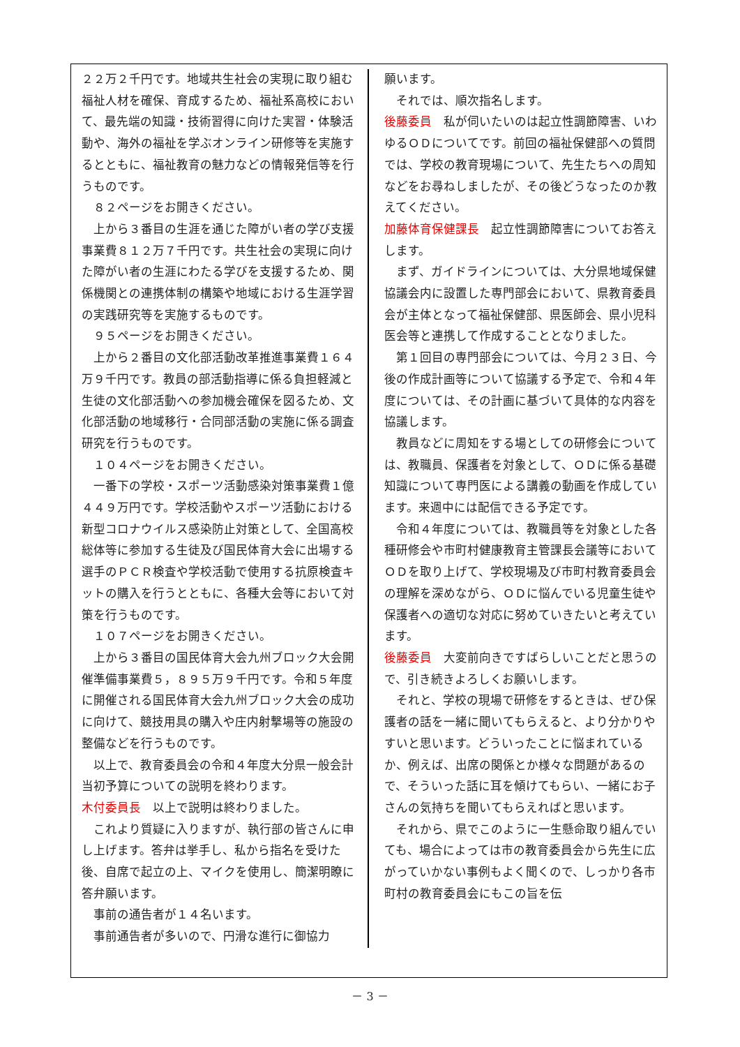２２万２千円です。地域共生社会の実現に取り組む福祉人材を確保、育成するため、福祉系高校において、最先端の知識・技術習得に向けた実習・体験活動や、海外の福祉を学ぶオンライン研修等を実施するとともに、福祉教育の魅力などの情報発信等を行うものです。
８２ページをお開きください。
上から３番目の生涯を通じた障がい者の学び支援事業費８１２万７千円です。共生社会の実現に向けた障がい者の生涯にわたる学びを支援するため、関係機関との連携体制の構築や地域における生涯学習の実践研究等を実施するものです。
９５ページをお開きください。
上から２番目の文化部活動改革推進事業費１６４万９千円です。教員の部活動指導に係る負担軽減と生徒の文化部活動への参加機会確保を図るため、文化部活動の地域移行・合同部活動の実施に係る調査研究を行うものです。
１０４ページをお開きください。
一番下の学校・スポーツ活動感染対策事業費１億４４９万円です。学校活動やスポーツ活動における新型コロナウイルス感染防止対策として、全国高校総体等に参加する生徒及び国民体育大会に出場する選手のＰＣＲ検査や学校活動で使用する抗原検査キットの購入を行うとともに、各種大会等において対策を行うものです。
１０７ページをお開きください。
上から３番目の国民体育大会九州ブロック大会開催準備事業費５，８９５万９千円です。令和５年度に開催される国民体育大会九州ブロック大会の成功に向けて、競技用具の購入や庄内射撃場等の施設の整備などを行うものです。
以上で、教育委員会の令和４年度大分県一般会計当初予算についての説明を終わります。
木付委員長　以上で説明は終わりました。
これより質疑に入りますが、執行部の皆さんに申し上げます。答弁は挙手し、私から指名を受けた後、自席で起立の上、マイクを使用し、簡潔明瞭に答弁願います。
事前の通告者が１４名います。
事前通告者が多いので、円滑な進行に御協力
願います。
それでは、順次指名します。
後藤委員　私が伺いたいのは起立性調節障害、いわゆるＯＤについてです。前回の福祉保健部への質問では、学校の教育現場について、先生たちへの周知などをお尋ねしましたが、その後どうなったのか教えてください。
加藤体育保健課長　起立性調節障害についてお答えします。
まず、ガイドラインについては、大分県地域保健協議会内に設置した専門部会において、県教育委員会が主体となって福祉保健部、県医師会、県小児科医会等と連携して作成することとなりました。
第１回目の専門部会については、今月２３日、今後の作成計画等について協議する予定で、令和４年度については、その計画に基づいて具体的な内容を協議します。
教員などに周知をする場としての研修会については、教職員、保護者を対象として、ＯＤに係る基礎知識について専門医による講義の動画を作成しています。来週中には配信できる予定です。
令和４年度については、教職員等を対象とした各種研修会や市町村健康教育主管課長会議等においてＯＤを取り上げて、学校現場及び市町村教育委員会の理解を深めながら、ＯＤに悩んでいる児童生徒や保護者への適切な対応に努めていきたいと考えています。
後藤委員　大変前向きですばらしいことだと思うので、引き続きよろしくお願いします。
それと、学校の現場で研修をするときは、ぜひ保護者の話を一緒に聞いてもらえると、より分かりやすいと思います。どういったことに悩まれているか、例えば、出席の関係とか様々な問題があるので、そういった話に耳を傾けてもらい、一緒にお子さんの気持ちを聞いてもらえればと思います。
それから、県でこのように一生懸命取り組んでいても、場合によっては市の教育委員会から先生に広がっていかない事例もよく聞くので、しっかり各市町村の教育委員会にもこの旨を伝
－ 3 －